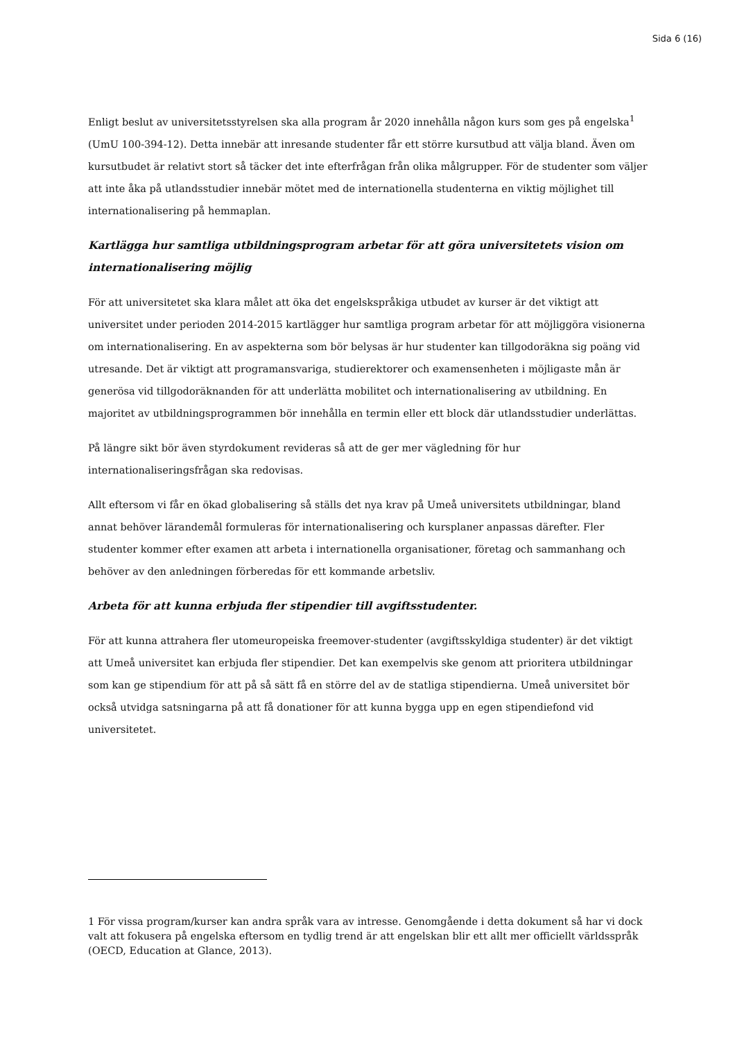Sida 6 (16)
Enligt beslut av universitetsstyrelsen ska alla program år 2020 innehålla någon kurs som ges på engelska<sup>1</sup> (UmU 100-394-12). Detta innebär att inresande studenter får ett större kursutbud att välja bland. Även om kursutbudet är relativt stort så täcker det inte efterfrågan från olika målgrupper. För de studenter som väljer att inte åka på utlandsstudier innebär mötet med de internationella studenterna en viktig möjlighet till internationalisering på hemmaplan.
Kartlägga hur samtliga utbildningsprogram arbetar för att göra universitetets vision om internationalisering möjlig
För att universitetet ska klara målet att öka det engelskspråkiga utbudet av kurser är det viktigt att universitet under perioden 2014-2015 kartlägger hur samtliga program arbetar för att möjliggöra visionerna om internationalisering. En av aspekterna som bör belysas är hur studenter kan tillgodoräkna sig poäng vid utresande. Det är viktigt att programansvariga, studierektorer och examensenheten i möjligaste mån är generösa vid tillgodoräknanden för att underlätta mobilitet och internationalisering av utbildning. En majoritet av utbildningsprogrammen bör innehålla en termin eller ett block där utlandsstudier underlättas.
På längre sikt bör även styrdokument revideras så att de ger mer vägledning för hur internationaliseringsfrågan ska redovisas.
Allt eftersom vi får en ökad globalisering så ställs det nya krav på Umeå universitets utbildningar, bland annat behöver lärandemål formuleras för internationalisering och kursplaner anpassas därefter. Fler studenter kommer efter examen att arbeta i internationella organisationer, företag och sammanhang och behöver av den anledningen förberedas för ett kommande arbetsliv.
Arbeta för att kunna erbjuda fler stipendier till avgiftsstudenter.
För att kunna attrahera fler utomeuropeiska freemover-studenter (avgiftsskyldiga studenter) är det viktigt att Umeå universitet kan erbjuda fler stipendier. Det kan exempelvis ske genom att prioritera utbildningar som kan ge stipendium för att på så sätt få en större del av de statliga stipendierna. Umeå universitet bör också utvidga satsningarna på att få donationer för att kunna bygga upp en egen stipendiefond vid universitetet.
1 För vissa program/kurser kan andra språk vara av intresse. Genomgående i detta dokument så har vi dock valt att fokusera på engelska eftersom en tydlig trend är att engelskan blir ett allt mer officiellt världsspråk (OECD, Education at Glance, 2013).